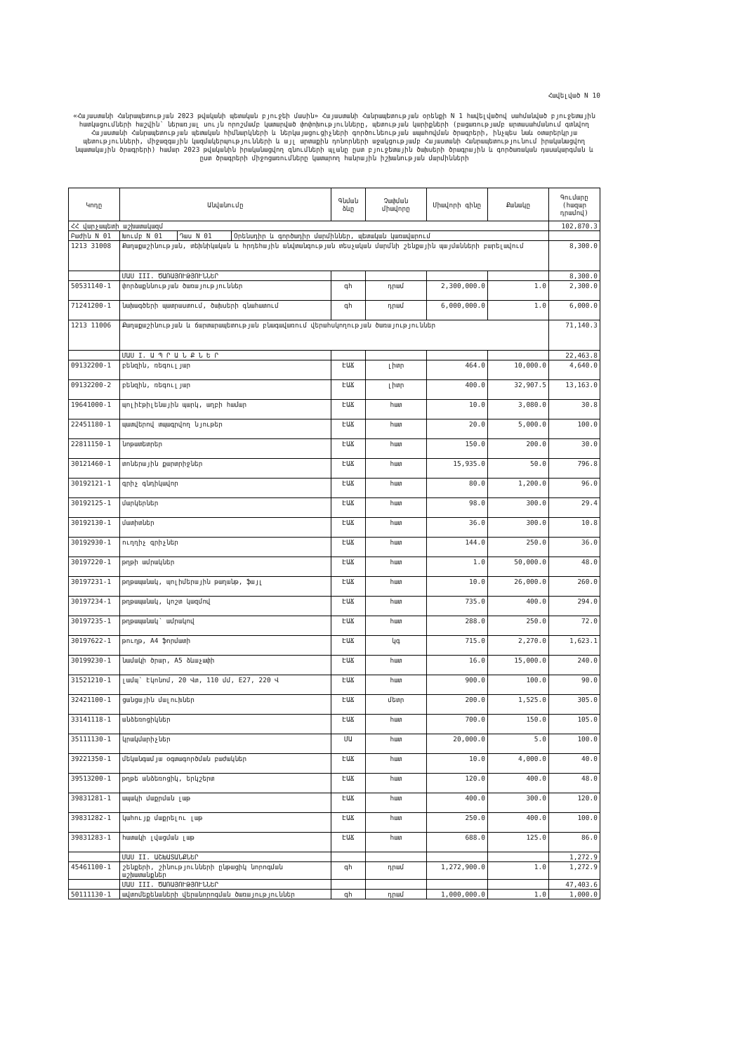Հավելված N 10
«Հայաստանի Հանրապետության 2023 թվականի պետական բյուջեի մասին» Հայաստանի Հանրապետության օրենքի N 1 հավելվածով սահմանված բյուջետային հատկացումների հաշվին՝ ներառյալ սույն որոշմամբ կատարված փոփոխությունները, պետության կարիքների (բացառությամբ արտասահմանում գտնվող Հայաստանի Հանրապետության պետական հիմնարկների և ներկայացուցիչների գործունեության ապահովման ծրագրերի, ինչպես նաև օտարերկրյա պետությունների, միջազգային կազմակերպությունների և այլ արտաքին դոնորների աջակցությամբ Հայաստանի Հանրապետությունում իրականացվող նպատակային ծրագրերի) համար 2023 թվականին իրականացվող գնումների պլանը ըստ բյուջետային ծախսերի ծրագրային և գործառական դասակարգման և ըստ ծրագրերի միջոցառումները կատարող հանրային իշխանության մարմինների
| Կոդը | Անվանումը | | | Գնման ձևը | Չափման միավորը | Միավորի գինը | Քանակը | Գումարը (հազար դրամով) |
| --- | --- | --- | --- | --- | --- | --- | --- | --- |
| ՀՀ վարչապետի աշխատակազմ | | | | | | | | 102,870.3 |
| Բաժին N 01 | Խումբ N 01 | Դաս N 01 | Օրենսդիր և գործադիր մարմիններ, պետական կառավարում | | | | | |
| 1213 31008 | Քաղաքաշինության, տեխնիկական և հրդեհային անվտանգության տեսչական մարմնի շենքային պայմանների բարելավում | | | | | | | 8,300.0 |
| | ՄԱՍ III. ԾԱՌԱՅՈՒԹՅՈՒՆՆԵՐ | | | | | | | 8,300.0 |
| 50531140-1 | փորձաքննության ծառայություններ | | | գհ | դրամ | 2,300,000.0 | 1.0 | 2,300.0 |
| 71241200-1 | նախագծերի պատրաստում, ծախսերի գնահատում | | | գհ | դրամ | 6,000,000.0 | 1.0 | 6,000.0 |
| 1213 11006 | Քաղաքաշինության և ճարտարապետության բնագավառում վերահսկողության ծառայություններ | | | | | | | 71,140.3 |
| | ՄԱՍ I. Ա Պ Ր Ա Ն Ք Ն Ե Ր | | | | | | | 22,463.8 |
| 09132200-1 | բենզին, ռեգուլյար | | | ԷԱՃ | լիտր | 464.0 | 10,000.0 | 4,640.0 |
| 09132200-2 | բենզին, ռեգուլյար | | | ԷԱՃ | լիտր | 400.0 | 32,907.5 | 13,163.0 |
| 19641000-1 | պոլիէթիլենային պարկ, աղբի համար | | | ԷԱՃ | հատ | 10.0 | 3,080.0 | 30.8 |
| 22451180-1 | պատվերով տպագրվող նյութեր | | | ԷԱՃ | հատ | 20.0 | 5,000.0 | 100.0 |
| 22811150-1 | նոթատետրեր | | | ԷԱՃ | հատ | 150.0 | 200.0 | 30.0 |
| 30121460-1 | տոներային քարտրիջներ | | | ԷԱՃ | հատ | 15,935.0 | 50.0 | 796.8 |
| 30192121-1 | գրիչ գնդիկավոր | | | ԷԱՃ | հատ | 80.0 | 1,200.0 | 96.0 |
| 30192125-1 | մարկերներ | | | ԷԱՃ | հատ | 98.0 | 300.0 | 29.4 |
| 30192130-1 | մատիտներ | | | ԷԱՃ | հատ | 36.0 | 300.0 | 10.8 |
| 30192930-1 | ուղղիչ գրիչներ | | | ԷԱՃ | հատ | 144.0 | 250.0 | 36.0 |
| 30197220-1 | թղթի ամրակներ | | | ԷԱՃ | հատ | 1.0 | 50,000.0 | 48.0 |
| 30197231-1 | թղթապանակ, պոլիմերային թաղանթ, ֆայլ | | | ԷԱՃ | հատ | 10.0 | 26,000.0 | 260.0 |
| 30197234-1 | թղթապանակ, կոշտ կազմով | | | ԷԱՃ | հատ | 735.0 | 400.0 | 294.0 |
| 30197235-1 | թղթապանակ՝ ամրակով | | | ԷԱՃ | հատ | 288.0 | 250.0 | 72.0 |
| 30197622-1 | թուղթ, A4 ֆորմատի | | | ԷԱՃ | կգ | 715.0 | 2,270.0 | 1,623.1 |
| 30199230-1 | նամակի ծրար, A5 ձևաչափի | | | ԷԱՃ | հատ | 16.0 | 15,000.0 | 240.0 |
| 31521210-1 | լամպ՝ էկոնոմ, 20 Վտ, 110 մմ, E27, 220 Վ | | | ԷԱՃ | հատ | 900.0 | 100.0 | 90.0 |
| 32421100-1 | ցանցային մալուխներ | | | ԷԱՃ | մետր | 200.0 | 1,525.0 | 305.0 |
| 33141118-1 | անձեռոցիկներ | | | ԷԱՃ | հատ | 700.0 | 150.0 | 105.0 |
| 35111130-1 | կրակմարիչներ | | | ՄԱ | հատ | 20,000.0 | 5.0 | 100.0 |
| 39221350-1 | մեկանգամյա օգտագործման բաժակներ | | | ԷԱՃ | հատ | 10.0 | 4,000.0 | 40.0 |
| 39513200-1 | թղթե անձեռոցիկ, երկշերտ | | | ԷԱՃ | հատ | 120.0 | 400.0 | 48.0 |
| 39831281-1 | ապակի մաքրման լաթ | | | ԷԱՃ | հատ | 400.0 | 300.0 | 120.0 |
| 39831282-1 | կահույք մաքրելու լաթ | | | ԷԱՃ | հատ | 250.0 | 400.0 | 100.0 |
| 39831283-1 | հատակի լվացման լաթ | | | ԷԱՃ | հատ | 688.0 | 125.0 | 86.0 |
| | ՄԱՍ II. ԱՇԽԱՏԱՆՔՆԵՐ | | | | | | | 1,272.9 |
| 45461100-1 | շենքերի, շինությունների ընթացիկ նորոգման աշխատանքներ | | | գհ | դրամ | 1,272,900.0 | 1.0 | 1,272.9 |
| | ՄԱՍ III. ԾԱՌԱՅՈՒԹՅՈՒՆՆԵՐ | | | | | | | 47,403.6 |
| 50111130-1 | ավտոմեքենաների վերանորոգման ծառայություններ | | | գհ | դրամ | 1,000,000.0 | 1.0 | 1,000.0 |